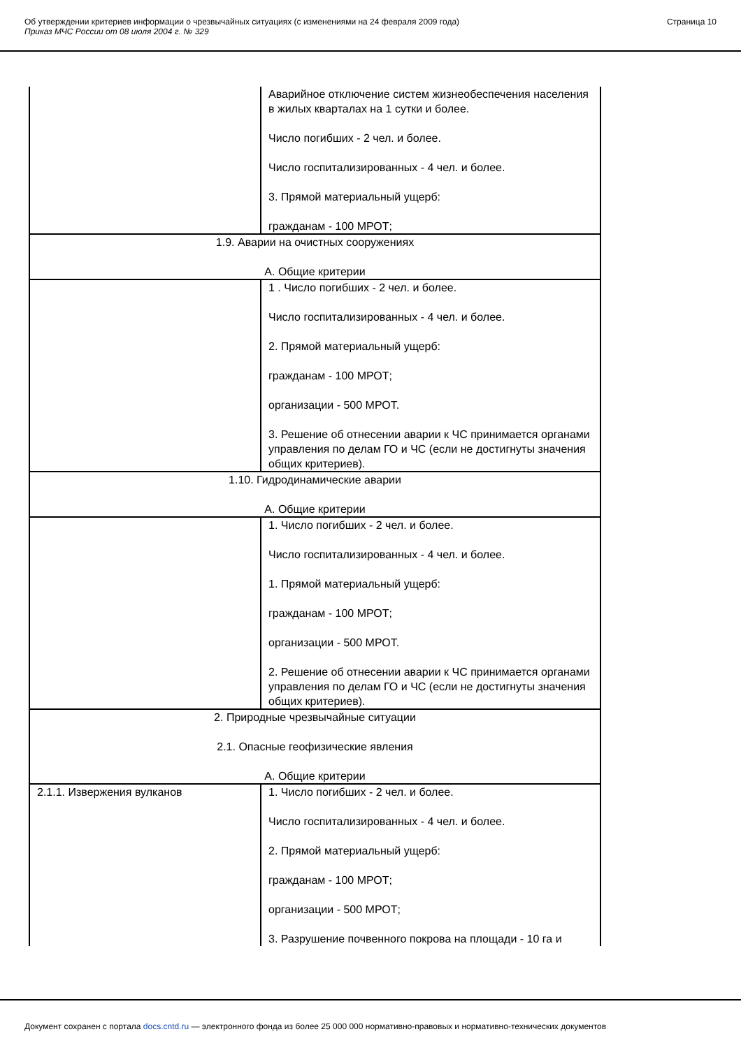Об утверждении критериев информации о чрезвычайных ситуациях (с изменениями на 24 февраля 2009 года)
Приказ МЧС России от 08 июля 2004 г. № 329
Страница 10
| | Аварийное отключение систем жизнеобеспечения населения в жилых кварталах на 1 сутки и более. Число погибших - 2 чел. и более. Число госпитализированных - 4 чел. и более. 3. Прямой материальный ущерб: гражданам - 100 МРОТ; |
| 1.9. Аварии на очистных сооружениях А. Общие критерии | |
| | 1 . Число погибших - 2 чел. и более. Число госпитализированных - 4 чел. и более. 2. Прямой материальный ущерб: гражданам - 100 МРОТ; организации - 500 МРОТ. 3. Решение об отнесении аварии к ЧС принимается органами управления по делам ГО и ЧС (если не достигнуты значения общих критериев). |
| 1.10. Гидродинамические аварии А. Общие критерии | |
| | 1. Число погибших - 2 чел. и более. Число госпитализированных - 4 чел. и более. 1. Прямой материальный ущерб: гражданам - 100 МРОТ; организации - 500 МРОТ. 2. Решение об отнесении аварии к ЧС принимается органами управления по делам ГО и ЧС (если не достигнуты значения общих критериев). |
| 2. Природные чрезвычайные ситуации 2.1. Опасные геофизические явления А. Общие критерии | |
| 2.1.1. Извержения вулканов | 1. Число погибших - 2 чел. и более. Число госпитализированных - 4 чел. и более. 2. Прямой материальный ущерб: гражданам - 100 МРОТ; организации - 500 МРОТ; 3. Разрушение почвенного покрова на площади - 10 га и |
Документ сохранен с портала docs.cntd.ru — электронного фонда из более 25 000 000 нормативно-правовых и нормативно-технических документов